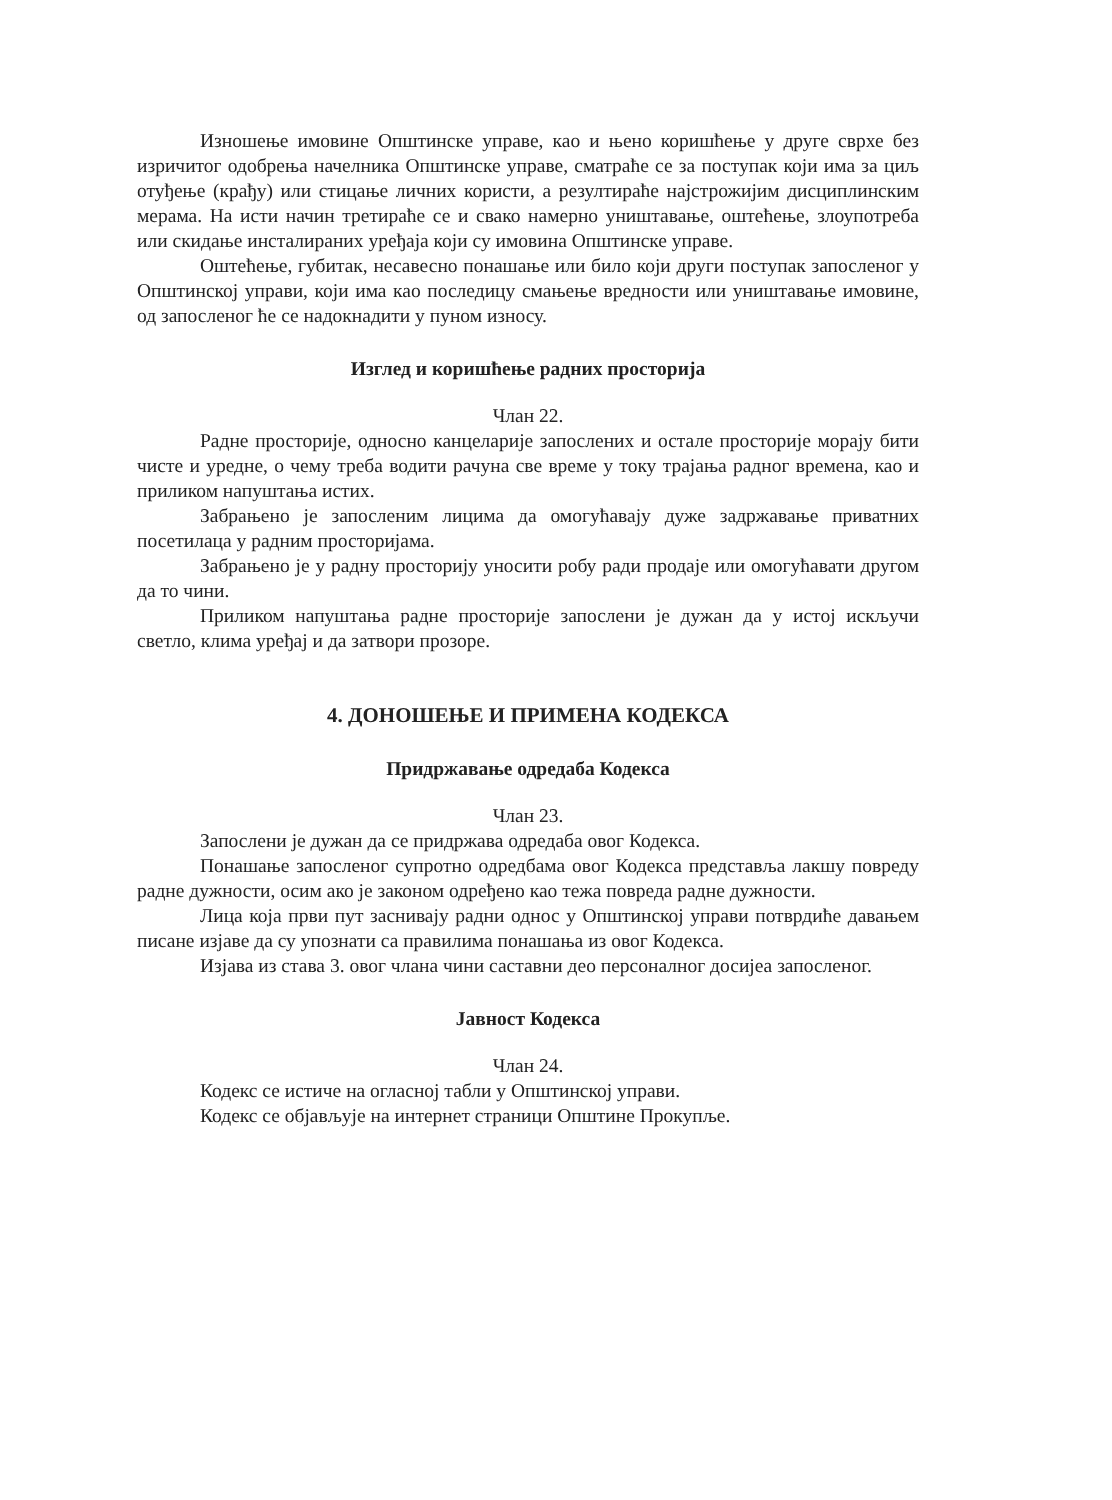Изношење имовине Општинске управе, као и њено коришћење у друге сврхе без изричитог одобрења начелника Општинске управе, сматраће се за поступак који има за циљ отуђење (крађу) или стицање личних користи, а резултираће најстрожијим дисциплинским мерама. На исти начин третираће се и свако намерно уништавање, оштећење, злоупотреба или скидање инсталираних уређаја који су имовина Општинске управе.
Оштећење, губитак, несавесно понашање или било који други поступак запосленог у Општинској управи, који има као последицу смањење вредности или уништавање имовине, од запосленог ће се надокнадити у пуном износу.
Изглед и коришћење радних просторија
Члан 22.
Радне просторије, односно канцеларије запослених и остале просторије морају бити чисте и уредне, о чему треба водити рачуна све време у току трајања радног времена, као и приликом напуштања истих.
Забрањено је запосленим лицима да омогућавају дуже задржавање приватних посетилаца у радним просторијама.
Забрањено је у радну просторију уносити робу ради продаје или омогућавати другом да то чини.
Приликом напуштања радне просторије запослени је дужан да у истој искључи светло, клима уређај и да затвори прозоре.
4. ДОНОШЕЊЕ И ПРИМЕНА КОДЕКСА
Придржавање одредаба Кодекса
Члан 23.
Запослени је дужан да се придржава одредаба овог Кодекса.
Понашање запосленог супротно одредбама овог Кодекса представља лакшу повреду радне дужности, осим ако је законом одређено као тежа повреда радне дужности.
Лица која први пут заснивају радни однос у Општинској управи потврдиће давањем писане изјаве да су упознати са правилима понашања из овог Кодекса.
Изјава из става 3. овог члана чини саставни део персоналног досијеа запосленог.
Јавност Кодекса
Члан 24.
Кодекс се истиче на огласној табли у Општинској управи.
Кодекс се објављује на интернет страници Општине Прокупље.